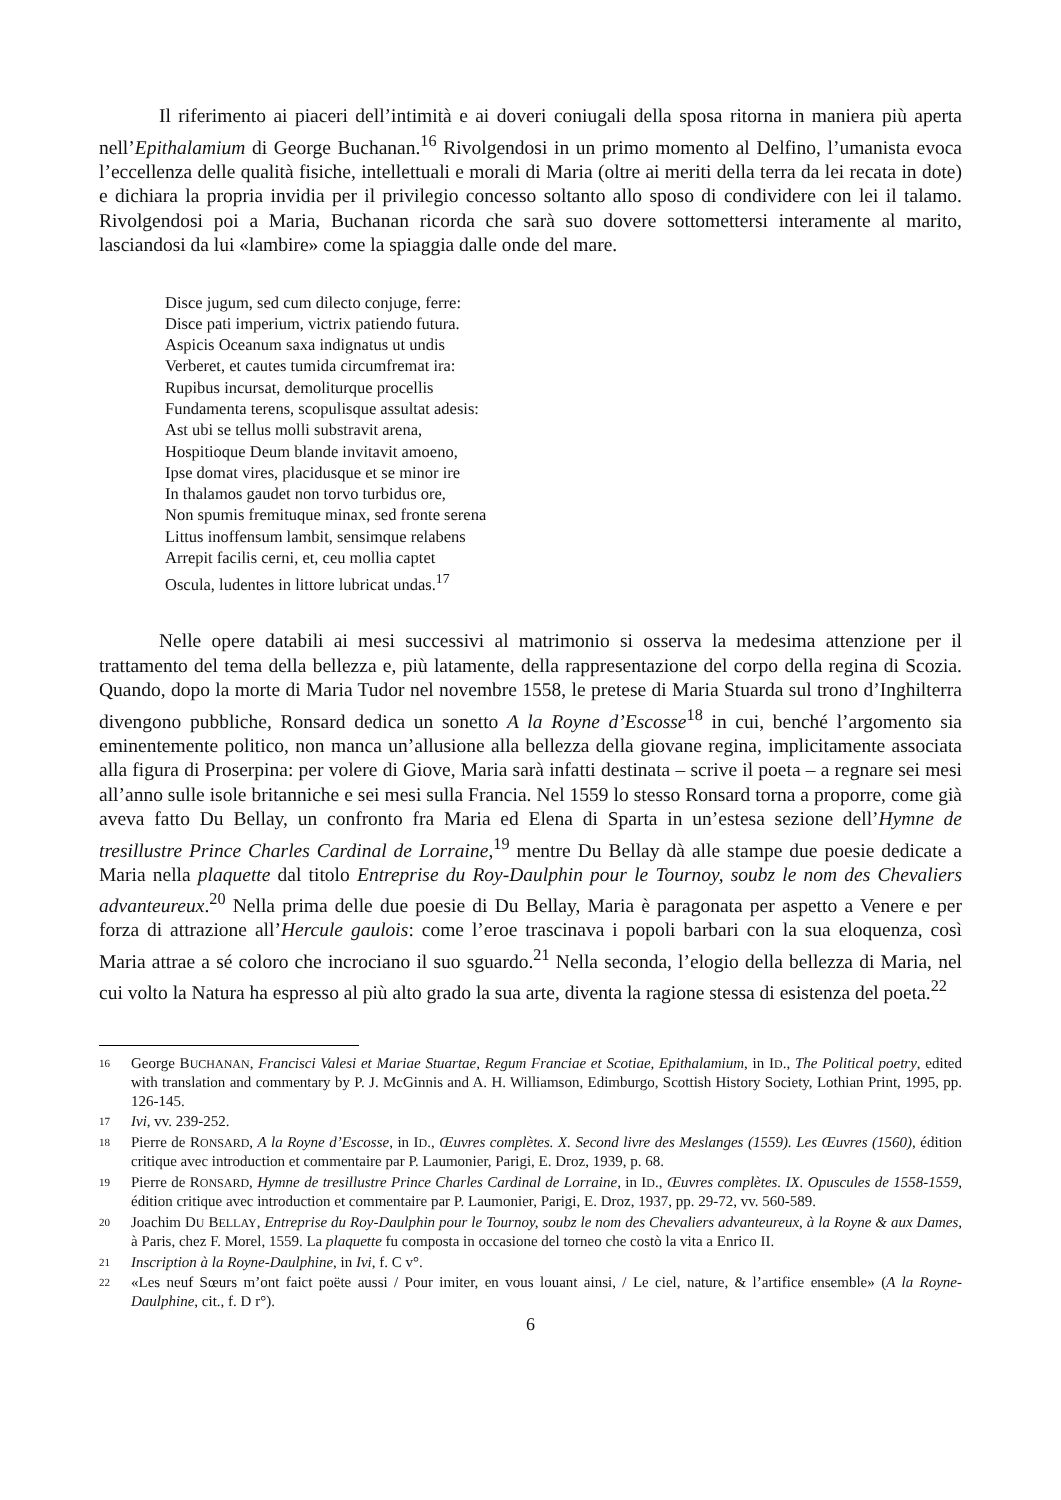Il riferimento ai piaceri dell’intimità e ai doveri coniugali della sposa ritorna in maniera più aperta nell’Epithalamium di George Buchanan.<sup>16</sup> Rivolgendosi in un primo momento al Delfino, l’umanista evoca l’eccellenza delle qualità fisiche, intellettuali e morali di Maria (oltre ai meriti della terra da lei recata in dote) e dichiara la propria invidia per il privilegio concesso soltanto allo sposo di condividere con lei il talamo. Rivolgendosi poi a Maria, Buchanan ricorda che sarà suo dovere sottomettersi interamente al marito, lasciandosi da lui «lambire» come la spiaggia dalle onde del mare.
Disce jugum, sed cum dilecto conjuge, ferre:
Disce pati imperium, victrix patiendo futura.
Aspicis Oceanum saxa indignatus ut undis
Verberet, et cautes tumida circumfremat ira:
Rupibus incursat, demoliturque procellis
Fundamenta terens, scopulisque assultat adesis:
Ast ubi se tellus molli substravit arena,
Hospitioque Deum blande invitavit amoeno,
Ipse domat vires, placidusque et se minor ire
In thalamos gaudet non torvo turbidus ore,
Non spumis fremituque minax, sed fronte serena
Littus inoffensum lambit, sensimque relabens
Arrepit facilis cerni, et, ceu mollia captet
Oscula, ludentes in littore lubricat undas.<sup>17</sup>
Nelle opere databili ai mesi successivi al matrimonio si osserva la medesima attenzione per il trattamento del tema della bellezza e, più latamente, della rappresentazione del corpo della regina di Scozia. Quando, dopo la morte di Maria Tudor nel novembre 1558, le pretese di Maria Stuarda sul trono d’Inghilterra divengono pubbliche, Ronsard dedica un sonetto A la Royne d’Escosse<sup>18</sup> in cui, benché l’argomento sia eminentemente politico, non manca un’allusione alla bellezza della giovane regina, implicitamente associata alla figura di Proserpina: per volere di Giove, Maria sarà infatti destinata – scrive il poeta – a regnare sei mesi all’anno sulle isole britanniche e sei mesi sulla Francia. Nel 1559 lo stesso Ronsard torna a proporre, come già aveva fatto Du Bellay, un confronto fra Maria ed Elena di Sparta in un’estesa sezione dell’Hymne de tresillustre Prince Charles Cardinal de Lorraine,<sup>19</sup> mentre Du Bellay dà alle stampe due poesie dedicate a Maria nella plaquette dal titolo Entreprise du Roy-Daulphin pour le Tournoy, soubz le nom des Chevaliers advanteureux.<sup>20</sup> Nella prima delle due poesie di Du Bellay, Maria è paragonata per aspetto a Venere e per forza di attrazione all’Hercule gaulois: come l’eroe trascinava i popoli barbari con la sua eloquenza, così Maria attrae a sé coloro che incrociano il suo sguardo.<sup>21</sup> Nella seconda, l’elogio della bellezza di Maria, nel cui volto la Natura ha espresso al più alto grado la sua arte, diventa la ragione stessa di esistenza del poeta.<sup>22</sup>
16 George BUCHANAN, Francisci Valesi et Mariae Stuartae, Regum Franciae et Scotiae, Epithalamium, in ID., The Political poetry, edited with translation and commentary by P. J. McGinnis and A. H. Williamson, Edimburgo, Scottish History Society, Lothian Print, 1995, pp. 126-145.
17 Ivi, vv. 239-252.
18 Pierre de RONSARD, A la Royne d’Escosse, in ID., Œuvres complètes. X. Second livre des Meslanges (1559). Les Œuvres (1560), édition critique avec introduction et commentaire par P. Laumonier, Parigi, E. Droz, 1939, p. 68.
19 Pierre de RONSARD, Hymne de tresillustre Prince Charles Cardinal de Lorraine, in ID., Œuvres complètes. IX. Opuscules de 1558-1559, édition critique avec introduction et commentaire par P. Laumonier, Parigi, E. Droz, 1937, pp. 29-72, vv. 560-589.
20 Joachim DU BELLAY, Entreprise du Roy-Daulphin pour le Tournoy, soubz le nom des Chevaliers advanteureux, à la Royne & aux Dames, à Paris, chez F. Morel, 1559. La plaquette fu composta in occasione del torneo che costò la vita a Enrico II.
21 Inscription à la Royne-Daulphine, in Ivi, f. C v°.
22 «Les neuf Sœurs m’ont faict poëte aussi / Pour imiter, en vous louant ainsi, / Le ciel, nature, & l’artifice ensemble» (A la Royne-Daulphine, cit., f. D r°).
6